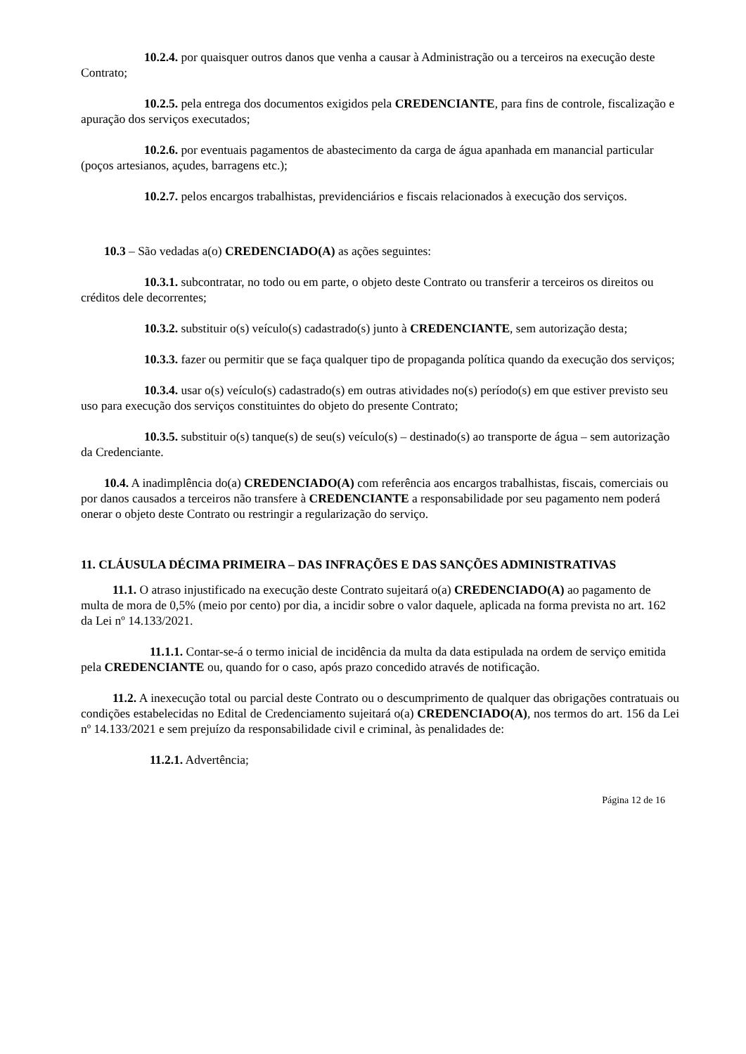10.2.4. por quaisquer outros danos que venha a causar à Administração ou a terceiros na execução deste Contrato;
10.2.5. pela entrega dos documentos exigidos pela CREDENCIANTE, para fins de controle, fiscalização e apuração dos serviços executados;
10.2.6. por eventuais pagamentos de abastecimento da carga de água apanhada em manancial particular (poços artesianos, açudes, barragens etc.);
10.2.7. pelos encargos trabalhistas, previdenciários e fiscais relacionados à execução dos serviços.
10.3 – São vedadas a(o) CREDENCIADO(A) as ações seguintes:
10.3.1. subcontratar, no todo ou em parte, o objeto deste Contrato ou transferir a terceiros os direitos ou créditos dele decorrentes;
10.3.2. substituir o(s) veículo(s) cadastrado(s) junto à CREDENCIANTE, sem autorização desta;
10.3.3. fazer ou permitir que se faça qualquer tipo de propaganda política quando da execução dos serviços;
10.3.4. usar o(s) veículo(s) cadastrado(s) em outras atividades no(s) período(s) em que estiver previsto seu uso para execução dos serviços constituintes do objeto do presente Contrato;
10.3.5. substituir o(s) tanque(s) de seu(s) veículo(s) – destinado(s) ao transporte de água – sem autorização da Credenciante.
10.4. A inadimplência do(a) CREDENCIADO(A) com referência aos encargos trabalhistas, fiscais, comerciais ou por danos causados a terceiros não transfere à CREDENCIANTE a responsabilidade por seu pagamento nem poderá onerar o objeto deste Contrato ou restringir a regularização do serviço.
11. CLÁUSULA DÉCIMA PRIMEIRA – DAS INFRAÇÕES E DAS SANÇÕES ADMINISTRATIVAS
11.1. O atraso injustificado na execução deste Contrato sujeitará o(a) CREDENCIADO(A) ao pagamento de multa de mora de 0,5% (meio por cento) por dia, a incidir sobre o valor daquele, aplicada na forma prevista no art. 162 da Lei nº 14.133/2021.
11.1.1. Contar-se-á o termo inicial de incidência da multa da data estipulada na ordem de serviço emitida pela CREDENCIANTE ou, quando for o caso, após prazo concedido através de notificação.
11.2. A inexecução total ou parcial deste Contrato ou o descumprimento de qualquer das obrigações contratuais ou condições estabelecidas no Edital de Credenciamento sujeitará o(a) CREDENCIADO(A), nos termos do art. 156 da Lei nº 14.133/2021 e sem prejuízo da responsabilidade civil e criminal, às penalidades de:
11.2.1. Advertência;
Página 12 de 16